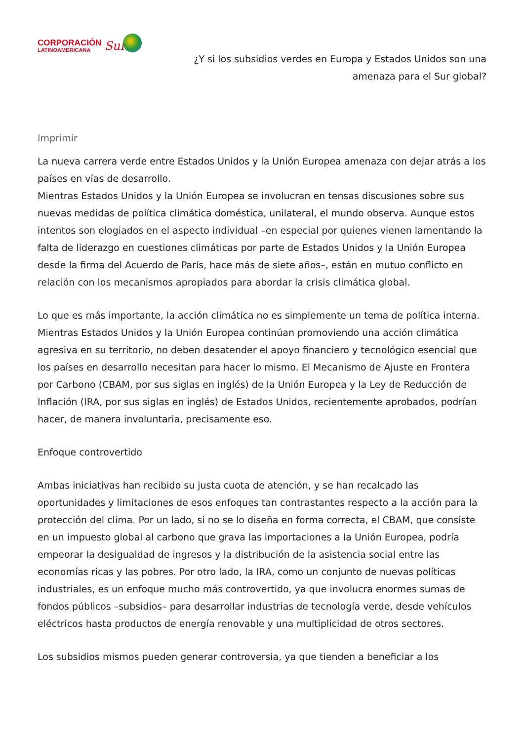CORPORACIÓN
LATINOAMERICANA
Sur
¿Y si los subsidios verdes en Europa y Estados Unidos son una amenaza para el Sur global?
Imprimir
La nueva carrera verde entre Estados Unidos y la Unión Europea amenaza con dejar atrás a los países en vías de desarrollo.
Mientras Estados Unidos y la Unión Europea se involucran en tensas discusiones sobre sus nuevas medidas de política climática doméstica, unilateral, el mundo observa. Aunque estos intentos son elogiados en el aspecto individual –en especial por quienes vienen lamentando la falta de liderazgo en cuestiones climáticas por parte de Estados Unidos y la Unión Europea desde la firma del Acuerdo de París, hace más de siete años–, están en mutuo conflicto en relación con los mecanismos apropiados para abordar la crisis climática global.
Lo que es más importante, la acción climática no es simplemente un tema de política interna. Mientras Estados Unidos y la Unión Europea continúan promoviendo una acción climática agresiva en su territorio, no deben desatender el apoyo financiero y tecnológico esencial que los países en desarrollo necesitan para hacer lo mismo. El Mecanismo de Ajuste en Frontera por Carbono (CBAM, por sus siglas en inglés) de la Unión Europea y la Ley de Reducción de Inflación (IRA, por sus siglas en inglés) de Estados Unidos, recientemente aprobados, podrían hacer, de manera involuntaria, precisamente eso.
Enfoque controvertido
Ambas iniciativas han recibido su justa cuota de atención, y se han recalcado las oportunidades y limitaciones de esos enfoques tan contrastantes respecto a la acción para la protección del clima. Por un lado, si no se lo diseña en forma correcta, el CBAM, que consiste en un impuesto global al carbono que grava las importaciones a la Unión Europea, podría empeorar la desigualdad de ingresos y la distribución de la asistencia social entre las economías ricas y las pobres. Por otro lado, la IRA, como un conjunto de nuevas políticas industriales, es un enfoque mucho más controvertido, ya que involucra enormes sumas de fondos públicos –subsidios– para desarrollar industrias de tecnología verde, desde vehículos eléctricos hasta productos de energía renovable y una multiplicidad de otros sectores.
Los subsidios mismos pueden generar controversia, ya que tienden a beneficiar a los